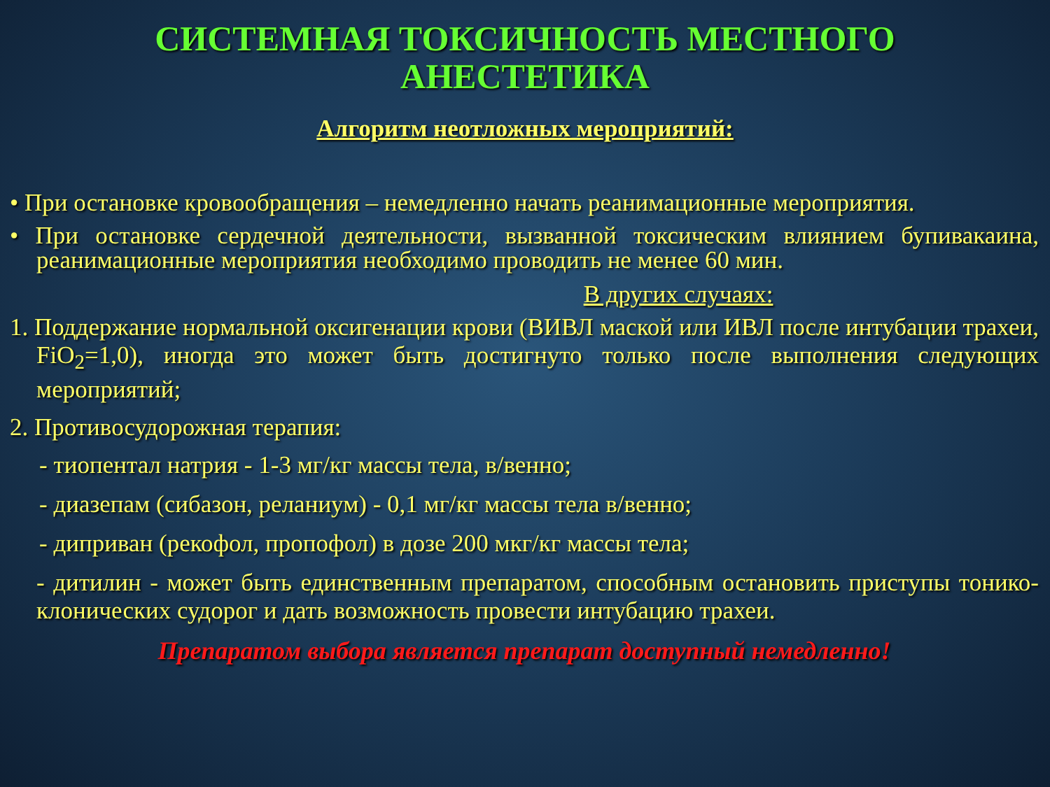СИСТЕМНАЯ ТОКСИЧНОСТЬ МЕСТНОГО
АНЕСТЕТИКА
Алгоритм неотложных мероприятий:
• При остановке кровообращения – немедленно начать реанимационные мероприятия.
• При остановке сердечной деятельности, вызванной токсическим влиянием бупивакаина, реанимационные мероприятия необходимо проводить не менее 60 мин.
В других случаях:
1. Поддержание нормальной оксигенации крови (ВИВЛ маской или ИВЛ после интубации трахеи, FiO<sub>2</sub>=1,0), иногда это может быть достигнуто только после выполнения следующих мероприятий;
2. Противосудорожная терапия:
- тиопентал натрия - 1-3 мг/кг массы тела, в/венно;
- диазепам (сибазон, реланиум) - 0,1 мг/кг массы тела в/венно;
- диприван (рекофол, пропофол) в дозе 200 мкг/кг массы тела;
- дитилин - может быть единственным препаратом, способным остановить приступы тонико-клонических судорог и дать возможность провести интубацию трахеи.
Препаратом выбора является препарат доступный немедленно!